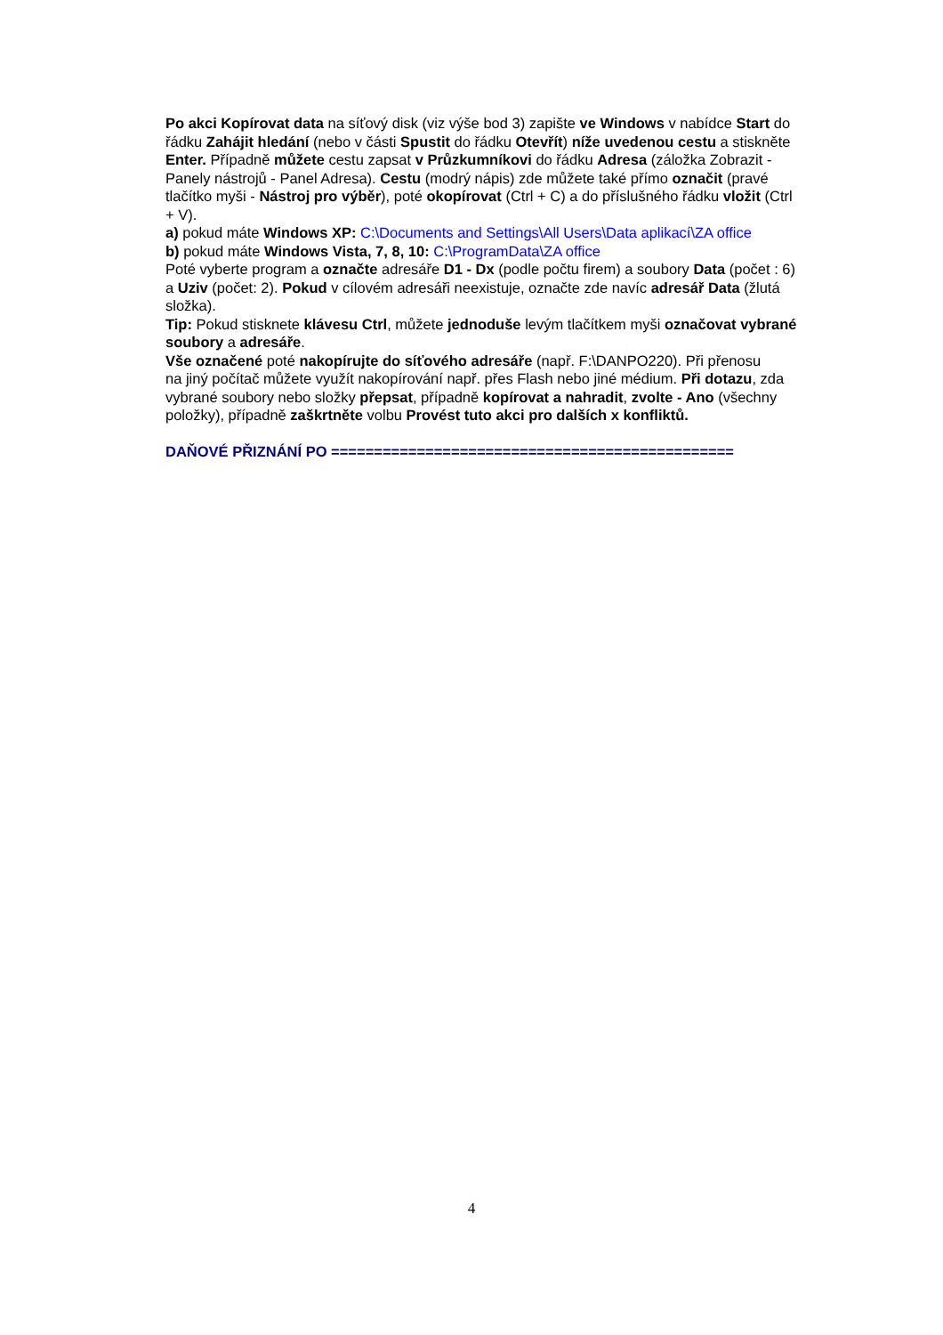Po akci Kopírovat data na síťový disk (viz výše bod 3) zapište ve Windows v nabídce Start do řádku Zahájit hledání (nebo v části Spustit do řádku Otevřít) níže uvedenou cestu a stiskněte Enter. Případně můžete cestu zapsat v Průzkumníkovi do řádku Adresa (záložka Zobrazit - Panely nástrojů - Panel Adresa). Cestu (modrý nápis) zde můžete také přímo označit (pravé tlačítko myši - Nástroj pro výběr), poté okopírovat (Ctrl + C) a do příslušného řádku vložit (Ctrl + V).
a) pokud máte Windows XP: C:\Documents and Settings\All Users\Data aplikací\ZA office
b) pokud máte Windows Vista, 7, 8, 10: C:\ProgramData\ZA office
Poté vyberte program a označte adresáře D1 - Dx (podle počtu firem) a soubory Data (počet : 6) a Uziv (počet: 2). Pokud v cílovém adresáři neexistuje, označte zde navíc adresář Data (žlutá složka).
Tip: Pokud stisknete klávesu Ctrl, můžete jednoduše levým tlačítkem myši označovat vybrané soubory a adresáře.
Vše označené poté nakopírujte do síťového adresáře (např. F:\DANPO220). Při přenosu
na jiný počítač můžete využít nakopírování např. přes Flash nebo jiné médium. Při dotazu, zda vybrané soubory nebo složky přepsat, případně kopírovat a nahradit, zvolte - Ano (všechny položky), případně zaškrtněte volbu Provést tuto akci pro dalších x konfliktů.
DAŇOVÉ PŘIZNÁNÍ PO ===============================================
4